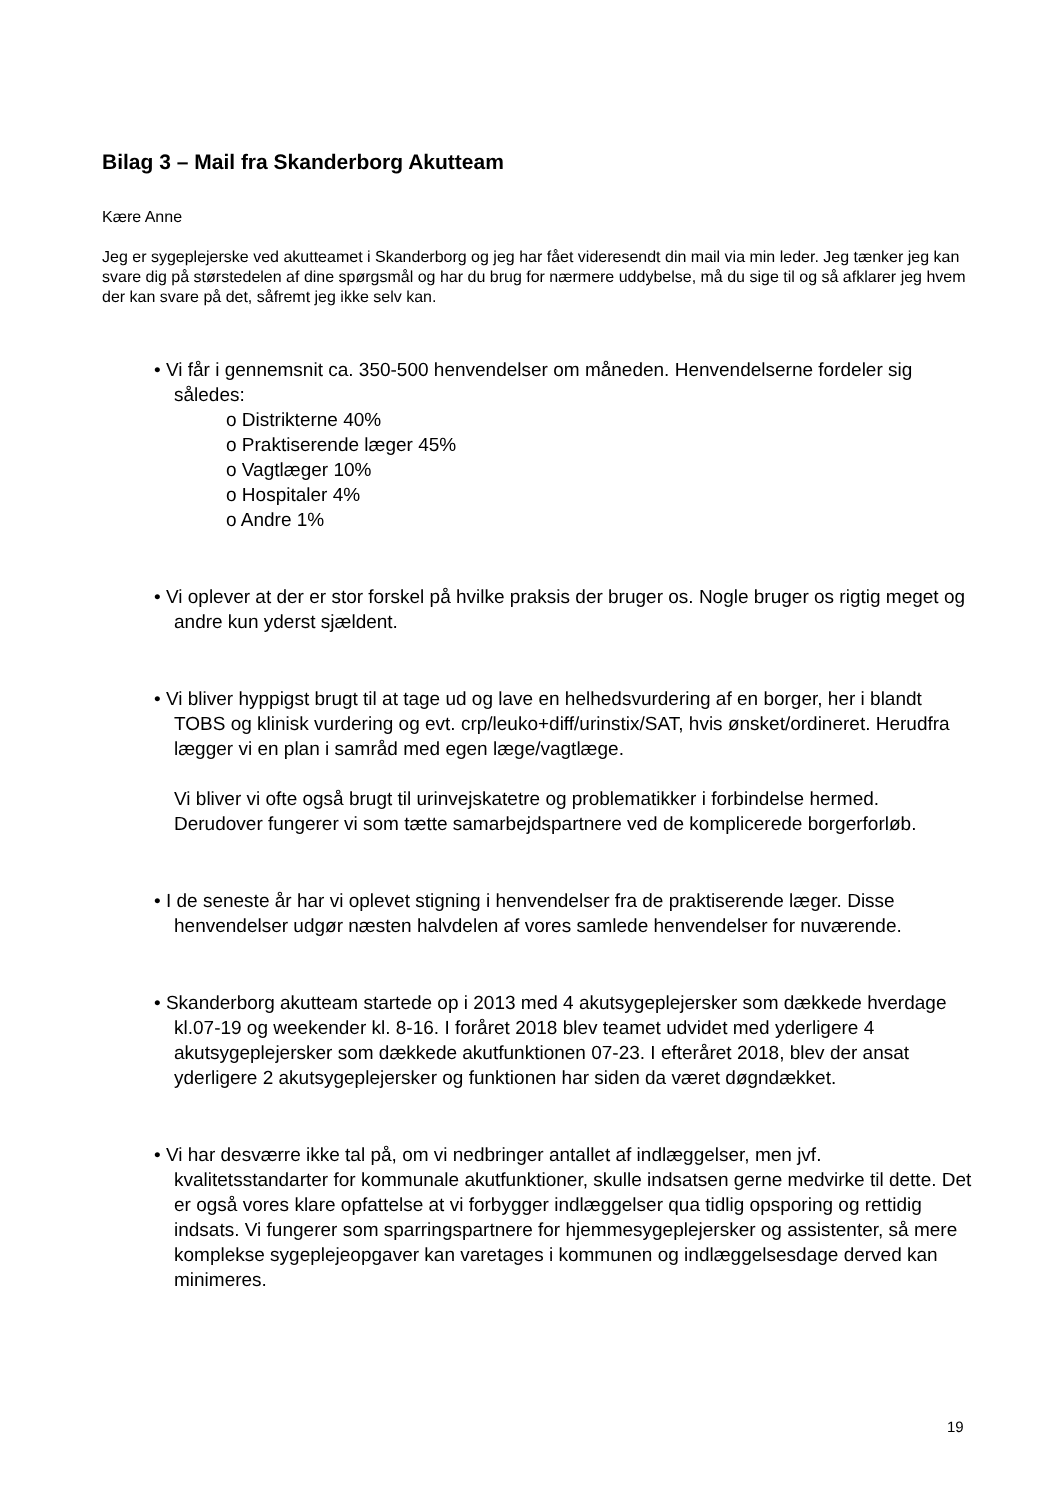Bilag 3 – Mail fra Skanderborg Akutteam
Kære Anne
Jeg er sygeplejerske ved akutteamet i Skanderborg og jeg har fået videresendt din mail via min leder. Jeg tænker jeg kan svare dig på størstedelen af dine spørgsmål og har du brug for nærmere uddybelse, må du sige til og så afklarer jeg hvem der kan svare på det, såfremt jeg ikke selv kan.
• Vi får i gennemsnit ca. 350-500 henvendelser om måneden. Henvendelserne fordeler sig således:
o Distrikterne 40%
o Praktiserende læger 45%
o Vagtlæger 10%
o Hospitaler 4%
o Andre 1%
• Vi oplever at der er stor forskel på hvilke praksis der bruger os. Nogle bruger os rigtig meget og andre kun yderst sjældent.
• Vi bliver hyppigst brugt til at tage ud og lave en helhedsvurdering af en borger, her i blandt TOBS og klinisk vurdering og evt. crp/leuko+diff/urinstix/SAT, hvis ønsket/ordineret. Herudfra lægger vi en plan i samråd med egen læge/vagtlæge.
Vi bliver vi ofte også brugt til urinvejskatetre og problematikker i forbindelse hermed. Derudover fungerer vi som tætte samarbejdspartnere ved de komplicerede borgerforløb.
• I de seneste år har vi oplevet stigning i henvendelser fra de praktiserende læger. Disse henvendelser udgør næsten halvdelen af vores samlede henvendelser for nuværende.
• Skanderborg akutteam startede op i 2013 med 4 akutsygeplejersker som dækkede hverdage kl.07-19 og weekender kl. 8-16. I foråret 2018 blev teamet udvidet med yderligere 4 akutsygeplejersker som dækkede akutfunktionen 07-23. I efteråret 2018, blev der ansat yderligere 2 akutsygeplejersker og funktionen har siden da været døgndækket.
• Vi har desværre ikke tal på, om vi nedbringer antallet af indlæggelser, men jvf. kvalitetsstandarter for kommunale akutfunktioner, skulle indsatsen gerne medvirke til dette. Det er også vores klare opfattelse at vi forbygger indlæggelser qua tidlig opsporing og rettidig indsats. Vi fungerer som sparringspartnere for hjemmesygeplejersker og assistenter, så mere komplekse sygeplejeopgaver kan varetages i kommunen og indlæggelsesdage derved kan minimeres.
19